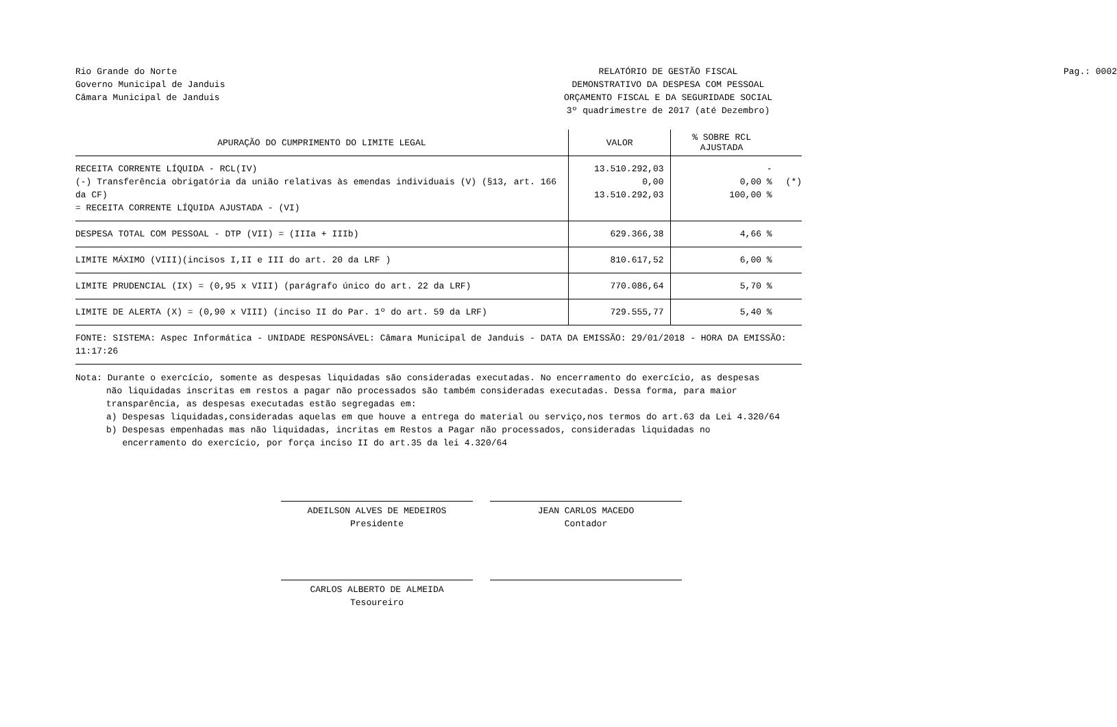Rio Grande do Norte
Governo Municipal de Janduis
Câmara Municipal de Janduis
RELATÓRIO DE GESTÃO FISCAL
DEMONSTRATIVO DA DESPESA COM PESSOAL
ORÇAMENTO FISCAL E DA SEGURIDADE SOCIAL
3º quadrimestre de 2017 (até Dezembro)
Pag.: 0002
| APURAÇÃO DO CUMPRIMENTO DO LIMITE LEGAL | VALOR | % SOBRE RCL AJUSTADA | |
| --- | --- | --- | --- |
| RECEITA CORRENTE LÍQUIDA - RCL(IV) (-) Transferência obrigatória da união relativas às emendas individuais (V) (§13, art. 166 da CF) = RECEITA CORRENTE LÍQUIDA AJUSTADA - (VI) | 13.510.292,03 0,00 13.510.292,03 | - 0,00 % 100,00 % | (*) |
| DESPESA TOTAL COM PESSOAL - DTP (VII) = (IIIa + IIIb) | 629.366,38 | 4,66 % | |
| LIMITE MÁXIMO (VIII)(incisos I,II e III do art. 20 da LRF ) | 810.617,52 | 6,00 % | |
| LIMITE PRUDENCIAL (IX) = (0,95 x VIII) (parágrafo único do art. 22 da LRF) | 770.086,64 | 5,70 % | |
| LIMITE DE ALERTA (X) = (0,90 x VIII) (inciso II do Par. 1º do art. 59 da LRF) | 729.555,77 | 5,40 % | |
| FONTE: SISTEMA: Aspec Informática - UNIDADE RESPONSÁVEL: Câmara Municipal de Janduis - DATA DA EMISSÃO: 29/01/2018 - HORA DA EMISSÃO: 11:17:26 | | | |
Nota: Durante o exercício, somente as despesas liquidadas são consideradas executadas. No encerramento do exercício, as despesas
não liquidadas inscritas em restos a pagar não processados são também consideradas executadas. Dessa forma, para maior
transparência, as despesas executadas estão segregadas em:
a) Despesas liquidadas,consideradas aquelas em que houve a entrega do material ou serviço,nos termos do art.63 da Lei 4.320/64
b) Despesas empenhadas mas não liquidadas, incritas em Restos a Pagar não processados, consideradas liquidadas no
encerramento do exercício, por força inciso II do art.35 da lei 4.320/64
ADEILSON ALVES DE MEDEIROS
Presidente
JEAN CARLOS MACEDO
Contador
CARLOS ALBERTO DE ALMEIDA
Tesoureiro